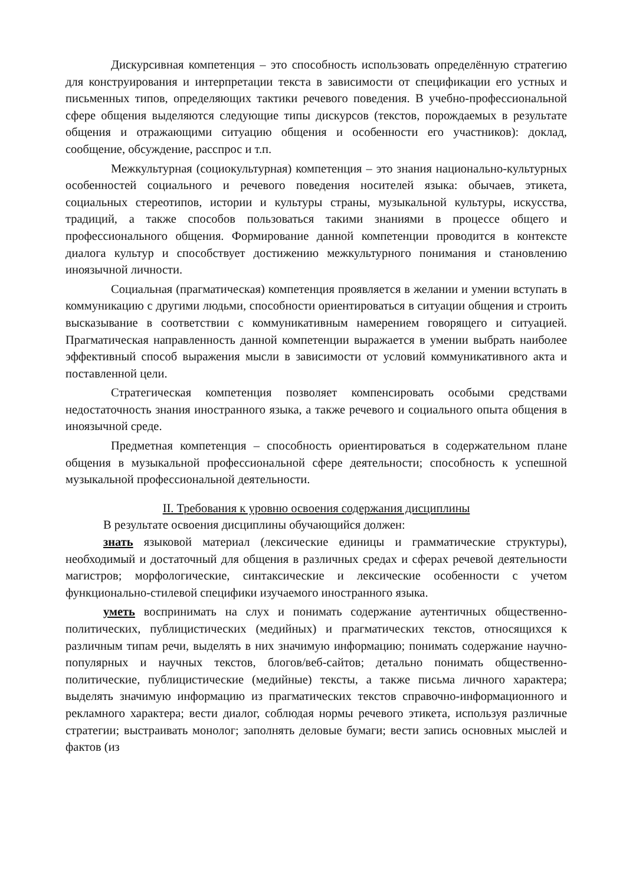Дискурсивная компетенция – это способность использовать определённую стратегию для конструирования и интерпретации текста в зависимости от спецификации его устных и письменных типов, определяющих тактики речевого поведения. В учебно-профессиональной сфере общения выделяются следующие типы дискурсов (текстов, порождаемых в результате общения и отражающими ситуацию общения и особенности его участников): доклад, сообщение, обсуждение, расспрос и т.п.
Межкультурная (социокультурная) компетенция – это знания национально-культурных особенностей социального и речевого поведения носителей языка: обычаев, этикета, социальных стереотипов, истории и культуры страны, музыкальной культуры, искусства, традиций, а также способов пользоваться такими знаниями в процессе общего и профессионального общения. Формирование данной компетенции проводится в контексте диалога культур и способствует достижению межкультурного понимания и становлению иноязычной личности.
Социальная (прагматическая) компетенция проявляется в желании и умении вступать в коммуникацию с другими людьми, способности ориентироваться в ситуации общения и строить высказывание в соответствии с коммуникативным намерением говорящего и ситуацией. Прагматическая направленность данной компетенции выражается в умении выбрать наиболее эффективный способ выражения мысли в зависимости от условий коммуникативного акта и поставленной цели.
Стратегическая компетенция позволяет компенсировать особыми средствами недостаточность знания иностранного языка, а также речевого и социального опыта общения в иноязычной среде.
Предметная компетенция – способность ориентироваться в содержательном плане общения в музыкальной профессиональной сфере деятельности; способность к успешной музыкальной профессиональной деятельности.
II. Требования к уровню освоения содержания дисциплины
В результате освоения дисциплины обучающийся должен:
знать языковой материал (лексические единицы и грамматические структуры), необходимый и достаточный для общения в различных средах и сферах речевой деятельности магистров; морфологические, синтаксические и лексические особенности с учетом функционально-стилевой специфики изучаемого иностранного языка.
уметь воспринимать на слух и понимать содержание аутентичных общественно-политических, публицистических (медийных) и прагматических текстов, относящихся к различным типам речи, выделять в них значимую информацию; понимать содержание научно-популярных и научных текстов, блогов/веб-сайтов; детально понимать общественно-политические, публицистические (медийные) тексты, а также письма личного характера; выделять значимую информацию из прагматических текстов справочно-информационного и рекламного характера; вести диалог, соблюдая нормы речевого этикета, используя различные стратегии; выстраивать монолог; заполнять деловые бумаги; вести запись основных мыслей и фактов (из